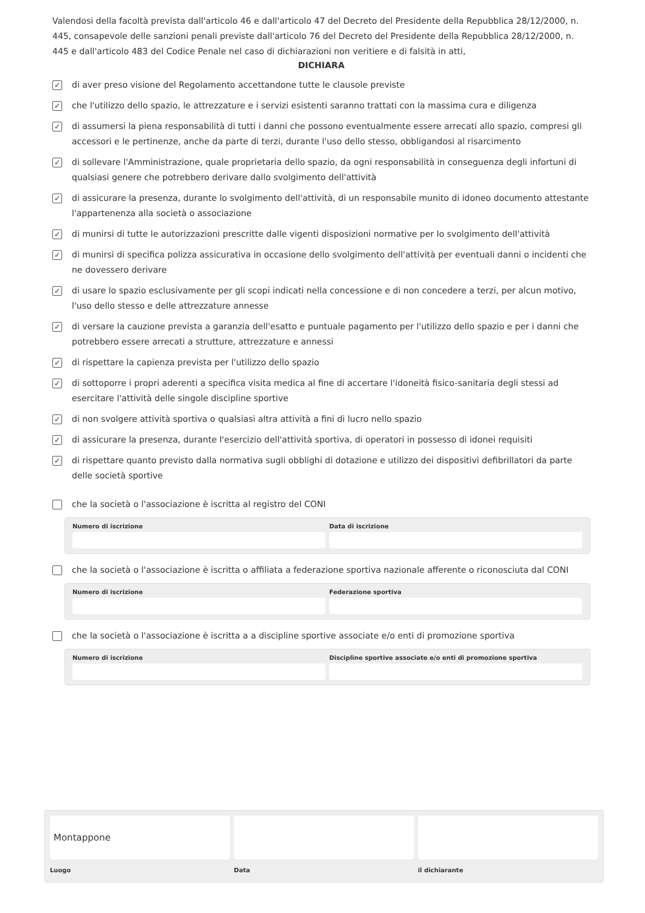Valendosi della facoltà prevista dall'articolo 46 e dall'articolo 47 del Decreto del Presidente della Repubblica 28/12/2000, n. 445, consapevole delle sanzioni penali previste dall'articolo 76 del Decreto del Presidente della Repubblica 28/12/2000, n. 445 e dall'articolo 483 del Codice Penale nel caso di dichiarazioni non veritiere e di falsità in atti,
DICHIARA
✓ di aver preso visione del Regolamento accettandone tutte le clausole previste
✓ che l'utilizzo dello spazio, le attrezzature e i servizi esistenti saranno trattati con la massima cura e diligenza
✓ di assumersi la piena responsabilità di tutti i danni che possono eventualmente essere arrecati allo spazio, compresi gli accessori e le pertinenze, anche da parte di terzi, durante l'uso dello stesso, obbligandosi al risarcimento
✓ di sollevare l'Amministrazione, quale proprietaria dello spazio, da ogni responsabilità in conseguenza degli infortuni di qualsiasi genere che potrebbero derivare dallo svolgimento dell'attività
✓ di assicurare la presenza, durante lo svolgimento dell'attività, di un responsabile munito di idoneo documento attestante l'appartenenza alla società o associazione
✓ di munirsi di tutte le autorizzazioni prescritte dalle vigenti disposizioni normative per lo svolgimento dell'attività
✓ di munirsi di specifica polizza assicurativa in occasione dello svolgimento dell'attività per eventuali danni o incidenti che ne dovessero derivare
✓ di usare lo spazio esclusivamente per gli scopi indicati nella concessione e di non concedere a terzi, per alcun motivo, l'uso dello stesso e delle attrezzature annesse
✓ di versare la cauzione prevista a garanzia dell'esatto e puntuale pagamento per l'utilizzo dello spazio e per i danni che potrebbero essere arrecati a strutture, attrezzature e annessi
✓ di rispettare la capienza prevista per l'utilizzo dello spazio
✓ di sottoporre i propri aderenti a specifica visita medica al fine di accertare l'idoneità fisico-sanitaria degli stessi ad esercitare l'attività delle singole discipline sportive
✓ di non svolgere attività sportiva o qualsiasi altra attività a fini di lucro nello spazio
✓ di assicurare la presenza, durante l'esercizio dell'attività sportiva, di operatori in possesso di idonei requisiti
✓ di rispettare quanto previsto dalla normativa sugli obblighi di dotazione e utilizzo dei dispositivi defibrillatori da parte delle società sportive
che la società o l'associazione è iscritta al registro del CONI
Numero di iscrizione Data di iscrizione
che la società o l'associazione è iscritta o affiliata a federazione sportiva nazionale afferente o riconosciuta dal CONI
Numero di iscrizione Federazione sportiva
che la società o l'associazione è iscritta a a discipline sportive associate e/o enti di promozione sportiva
Numero di iscrizione Discipline sportive associate e/o enti di promozione sportiva
Montappone
Luogo
Data il dichiarante